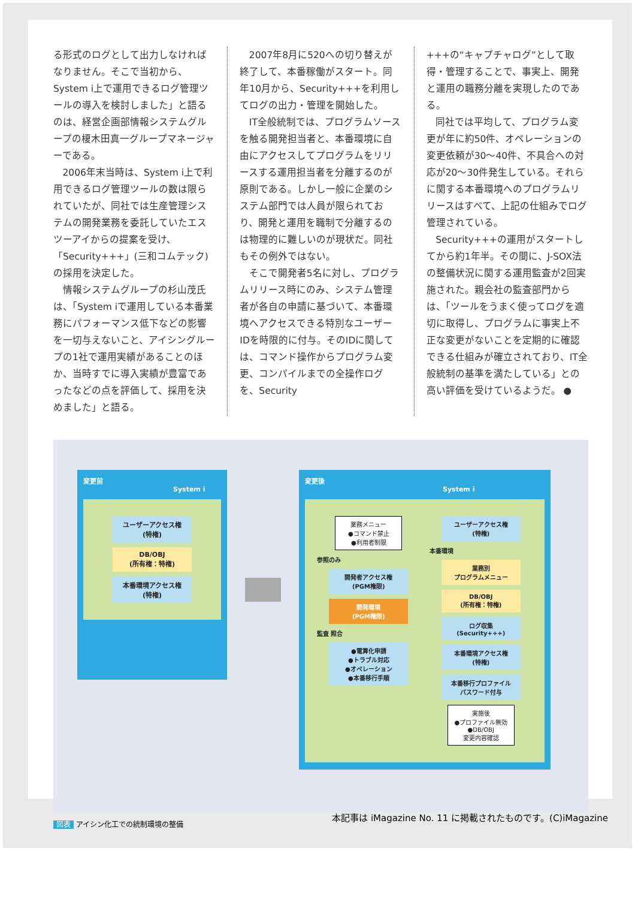る形式のログとして出力しなければなりません。そこで当初から、System i上で運用できるログ管理ツールの導入を検討しました」と語るのは、経営企画部情報システムグループの榎木田真一グループマネージャーである。
2006年末当時は、System i上で利用できるログ管理ツールの数は限られていたが、同社では生産管理システムの開発業務を委託していたエスツーアイからの提案を受け、「Security+++」(三和コムテック)の採用を決定した。
情報システムグループの杉山茂氏は、「System iで運用している本番業務にパフォーマンス低下などの影響を一切与えないこと、アイシングループの1社で運用実績があることのほか、当時すでに導入実績が豊富であったなどの点を評価して、採用を決めました」と語る。
2007年8月に520への切り替えが終了して、本番稼働がスタート。同年10月から、Security+++を利用してログの出力・管理を開始した。
IT全般統制では、プログラムソースを触る開発担当者と、本番環境に自由にアクセスしてプログラムをリリースする運用担当者を分離するのが原則である。しかし一般に企業のシステム部門では人員が限られており、開発と運用を職制で分離するのは物理的に難しいのが現状だ。同社もその例外ではない。
そこで開発者5名に対し、プログラムリリース時にのみ、システム管理者が各自の申請に基づいて、本番環境へアクセスできる特別なユーザーIDを時限的に付与。そのIDに関しては、コマンド操作からプログラム変更、コンパイルまでの全操作ログを、Security
+++の“キャプチャログ”として取得・管理することで、事実上、開発と運用の職務分離を実現したのである。
同社では平均して、プログラム変更が年に約50件、オペレーションの変更依頼が30～40件、不具合への対応が20～30件発生している。それらに関する本番環境へのプログラムリリースはすべて、上記の仕組みでログ管理されている。
Security+++の運用がスタートしてから約1年半。その間に、J-SOX法の整備状況に関する運用監査が2回実施された。親会社の監査部門からは、「ツールをうまく使ってログを適切に取得し、プログラムに事実上不正な変更がないことを定期的に確認できる仕組みが確立されており、IT全般統制の基準を満たしている」との高い評価を受けているようだ。 ●
変更前
System i
ユーザーアクセス権
(特権)
DB/OBJ
(所有権：特権)
本番環境アクセス権
(特権)
変更後
System i
業務メニュー
●コマンド禁止
●利用者制限
参照のみ
開発者アクセス権
(PGM権限)
開発環境
(PGM権限)
監査 照合
●電算化申請
●トラブル対応
●オペレーション
●本番移行手順
ユーザーアクセス権
(特権)
本番環境
業務別
プログラムメニュー
DB/OBJ
(所有権：特権)
ログ収集
(Security+++)
本番環境アクセス権
(特権)
本番移行プロファイル
パスワード付与
実施後
●プロファイル無効
●DB/OBJ
変更内容確認
図表 アイシン化工での統制環境の整備
本記事は iMagazine No. 11 に掲載されたものです。(C)iMagazine